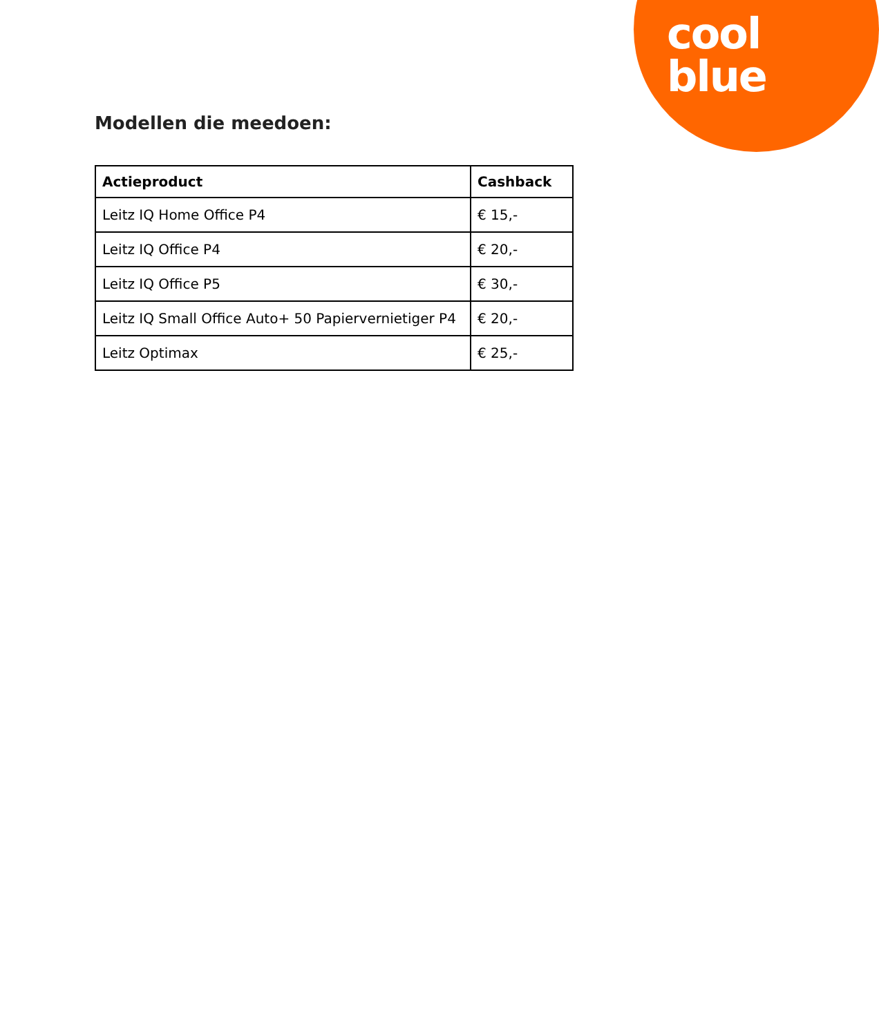cool
blue
Modellen die meedoen:
| Actieproduct | Cashback |
| --- | --- |
| Leitz IQ Home Office P4 | € 15,- |
| Leitz IQ Office P4 | € 20,- |
| Leitz IQ Office P5 | € 30,- |
| Leitz IQ Small Office Auto+ 50 Papiervernietiger P4 | € 20,- |
| Leitz Optimax | € 25,- |